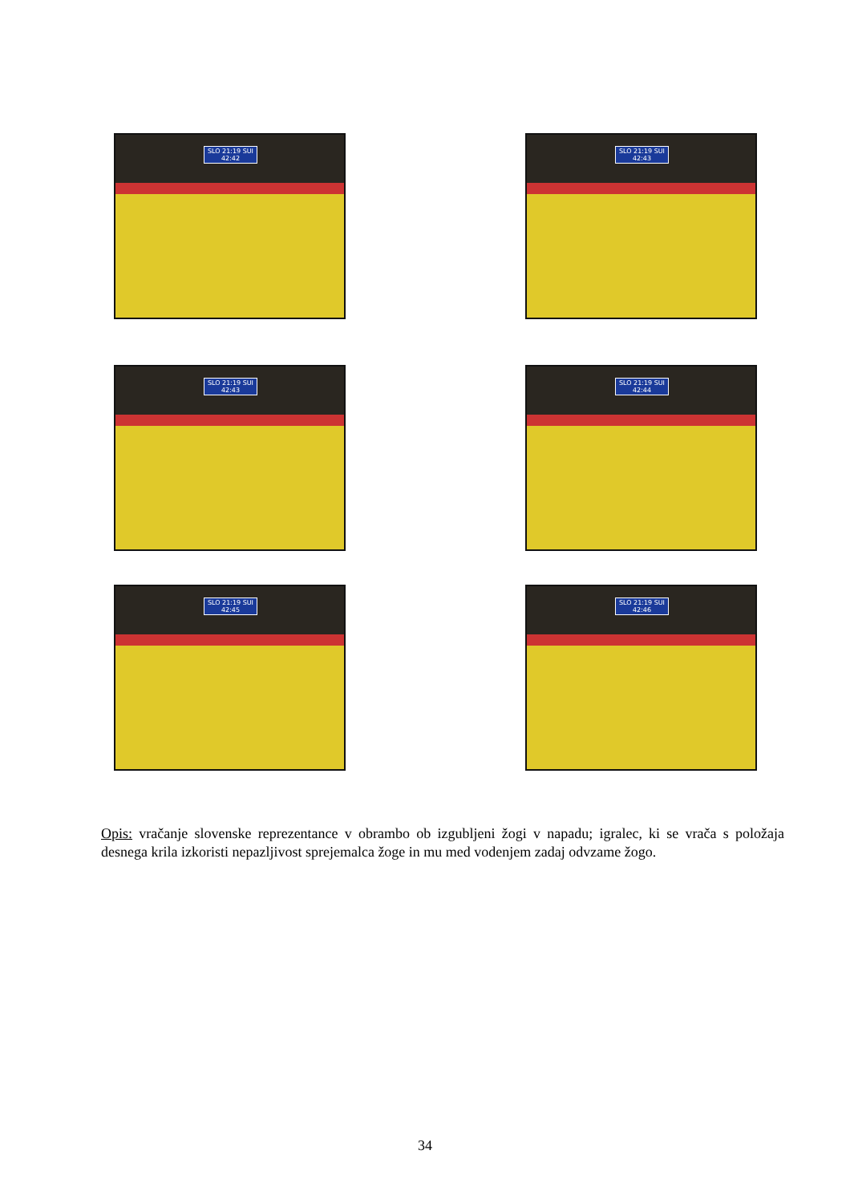SLO 21:19 SUI
42:42
SLO 21:19 SUI
42:43
SLO 21:19 SUI
42:43
SLO 21:19 SUI
42:44
SLO 21:19 SUI
42:45
SLO 21:19 SUI
42:46
Opis: vračanje slovenske reprezentance v obrambo ob izgubljeni žogi v napadu; igralec, ki se vrača s položaja desnega krila izkoristi nepazljivost sprejemalca žoge in mu med vodenjem zadaj odvzame žogo.
34